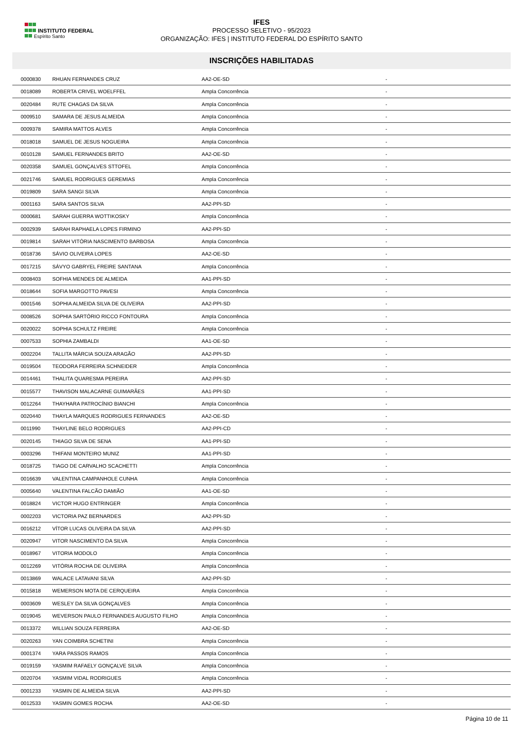INSTITUTO FEDERAL
Espírito Santo
IFES
PROCESSO SELETIVO - 95/2023
ORGANIZAÇÃO: IFES | INSTITUTO FEDERAL DO ESPÍRITO SANTO
INSCRIÇÕES HABILITADAS
| 0000830 | RHUAN FERNANDES CRUZ | AA2-OE-SD | - |
| 0018089 | ROBERTA CRIVEL WOELFFEL | Ampla Concorrência | - |
| 0020484 | RUTE CHAGAS DA SILVA | Ampla Concorrência | - |
| 0009510 | SAMARA DE JESUS ALMEIDA | Ampla Concorrência | - |
| 0009378 | SAMIRA MATTOS ALVES | Ampla Concorrência | - |
| 0018018 | SAMUEL DE JESUS NOGUEIRA | Ampla Concorrência | - |
| 0010128 | SAMUEL FERNANDES BRITO | AA2-OE-SD | - |
| 0020358 | SAMUEL GONÇALVES STTOFEL | Ampla Concorrência | - |
| 0021746 | SAMUEL RODRIGUES GEREMIAS | Ampla Concorrência | - |
| 0019809 | SARA SANGI SILVA | Ampla Concorrência | - |
| 0001163 | SARA SANTOS SILVA | AA2-PPI-SD | - |
| 0000681 | SARAH GUERRA WOTTIKOSKY | Ampla Concorrência | - |
| 0002939 | SARAH RAPHAELA LOPES FIRMINO | AA2-PPI-SD | - |
| 0019814 | SARAH VITÓRIA NASCIMENTO BARBOSA | Ampla Concorrência | - |
| 0018736 | SÁVIO OLIVEIRA LOPES | AA2-OE-SD | - |
| 0017215 | SÁVYO GABRYEL FREIRE SANTANA | Ampla Concorrência | - |
| 0008403 | SOFHIA MENDES DE ALMEIDA | AA1-PPI-SD | - |
| 0018644 | SOFIA MARGOTTO PAVESI | Ampla Concorrência | - |
| 0001546 | SOPHIA ALMEIDA SILVA DE OLIVEIRA | AA2-PPI-SD | - |
| 0008526 | SOPHIA SARTÓRIO RICCO FONTOURA | Ampla Concorrência | - |
| 0020022 | SOPHIA SCHULTZ FREIRE | Ampla Concorrência | - |
| 0007533 | SOPHIA ZAMBALDI | AA1-OE-SD | - |
| 0002204 | TALLITA MÁRCIA SOUZA ARAGÃO | AA2-PPI-SD | - |
| 0019504 | TEODORA FERREIRA SCHNEIDER | Ampla Concorrência | - |
| 0014461 | THALITA QUARESMA PEREIRA | AA2-PPI-SD | - |
| 0015577 | THAVISON MALACARNE GUIMARÃES | AA1-PPI-SD | - |
| 0012264 | THAYHARA PATROCÍNIO BIANCHI | Ampla Concorrência | - |
| 0020440 | THAYLA MARQUES RODRIGUES FERNANDES | AA2-OE-SD | - |
| 0011990 | THAYLINE BELO RODRIGUES | AA2-PPI-CD | - |
| 0020145 | THIAGO SILVA DE SENA | AA1-PPI-SD | - |
| 0003296 | THIFANI MONTEIRO MUNIZ | AA1-PPI-SD | - |
| 0018725 | TIAGO DE CARVALHO SCACHETTI | Ampla Concorrência | - |
| 0016639 | VALENTINA CAMPANHOLE CUNHA | Ampla Concorrência | - |
| 0005640 | VALENTINA FALCÃO DAMIÃO | AA1-OE-SD | - |
| 0018824 | VICTOR HUGO ENTRINGER | Ampla Concorrência | - |
| 0002203 | VICTORIA PAZ BERNARDES | AA2-PPI-SD | - |
| 0016212 | VÍTOR LUCAS OLIVEIRA DA SILVA | AA2-PPI-SD | - |
| 0020947 | VITOR NASCIMENTO DA SILVA | Ampla Concorrência | - |
| 0018967 | VITORIA MODOLO | Ampla Concorrência | - |
| 0012269 | VITÓRIA ROCHA DE OLIVEIRA | Ampla Concorrência | - |
| 0013869 | WALACE LATAVANI SILVA | AA2-PPI-SD | - |
| 0015818 | WEMERSON MOTA DE CERQUEIRA | Ampla Concorrência | - |
| 0003609 | WESLEY DA SILVA GONÇALVES | Ampla Concorrência | - |
| 0019045 | WEVERSON PAULO FERNANDES AUGUSTO FILHO | Ampla Concorrência | - |
| 0013372 | WILLIAN SOUZA FERREIRA | AA2-OE-SD | - |
| 0020263 | YAN COIMBRA SCHETINI | Ampla Concorrência | - |
| 0001374 | YARA PASSOS RAMOS | Ampla Concorrência | - |
| 0019159 | YASMIM RAFAELY GONÇALVE SILVA | Ampla Concorrência | - |
| 0020704 | YASMIM VIDAL RODRIGUES | Ampla Concorrência | - |
| 0001233 | YASMIN DE ALMEIDA SILVA | AA2-PPI-SD | - |
| 0012533 | YASMIN GOMES ROCHA | AA2-OE-SD | - |
Página 10 de 11